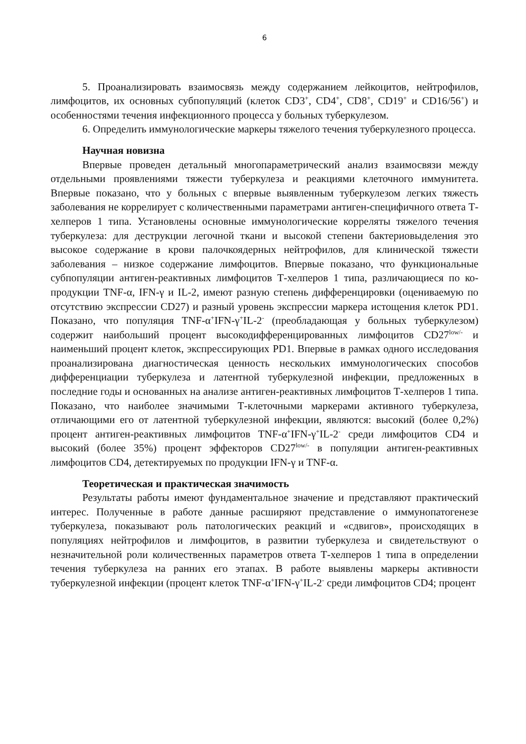6
5. Проанализировать взаимосвязь между содержанием лейкоцитов, нейтрофилов, лимфоцитов, их основных субпопуляций (клеток CD3<sup>+</sup>, CD4<sup>+</sup>, CD8<sup>+</sup>, CD19<sup>+</sup> и CD16/56<sup>+</sup>) и особенностями течения инфекционного процесса у больных туберкулезом.
6. Определить иммунологические маркеры тяжелого течения туберкулезного процесса.
Научная новизна
Впервые проведен детальный многопараметрический анализ взаимосвязи между отдельными проявлениями тяжести туберкулеза и реакциями клеточного иммунитета. Впервые показано, что у больных с впервые выявленным туберкулезом легких тяжесть заболевания не коррелирует с количественными параметрами антиген-специфичного ответа Т-хелперов 1 типа. Установлены основные иммунологические корреляты тяжелого течения туберкулеза: для деструкции легочной ткани и высокой степени бактериовыделения это высокое содержание в крови палочкоядерных нейтрофилов, для клинической тяжести заболевания – низкое содержание лимфоцитов. Впервые показано, что функциональные субпопуляции антиген-реактивных лимфоцитов Т-хелперов 1 типа, различающиеся по ко-продукции TNF-α, IFN-γ и IL-2, имеют разную степень дифференцировки (оцениваемую по отсутствию экспрессии CD27) и разный уровень экспрессии маркера истощения клеток PD1. Показано, что популяция TNF-α<sup>+</sup>IFN-γ<sup>+</sup>IL-2<sup>-</sup> (преобладающая у больных туберкулезом) содержит наибольший процент высокодифференцированных лимфоцитов CD27<sup>low/-</sup> и наименьший процент клеток, экспрессирующих PD1. Впервые в рамках одного исследования проанализирована диагностическая ценность нескольких иммунологических способов дифференциации туберкулеза и латентной туберкулезной инфекции, предложенных в последние годы и основанных на анализе антиген-реактивных лимфоцитов Т-хелперов 1 типа. Показано, что наиболее значимыми Т-клеточными маркерами активного туберкулеза, отличающими его от латентной туберкулезной инфекции, являются: высокий (более 0,2%) процент антиген-реактивных лимфоцитов TNF-α<sup>+</sup>IFN-γ<sup>+</sup>IL-2<sup>-</sup> среди лимфоцитов CD4 и высокий (более 35%) процент эффекторов CD27<sup>low/-</sup> в популяции антиген-реактивных лимфоцитов CD4, детектируемых по продукции IFN-γ и TNF-α.
Теоретическая и практическая значимость
Результаты работы имеют фундаментальное значение и представляют практический интерес. Полученные в работе данные расширяют представление о иммунопатогенезе туберкулеза, показывают роль патологических реакций и «сдвигов», происходящих в популяциях нейтрофилов и лимфоцитов, в развитии туберкулеза и свидетельствуют о незначительной роли количественных параметров ответа Т-хелперов 1 типа в определении течения туберкулеза на ранних его этапах. В работе выявлены маркеры активности туберкулезной инфекции (процент клеток TNF-α<sup>+</sup>IFN-γ<sup>+</sup>IL-2<sup>-</sup> среди лимфоцитов CD4; процент